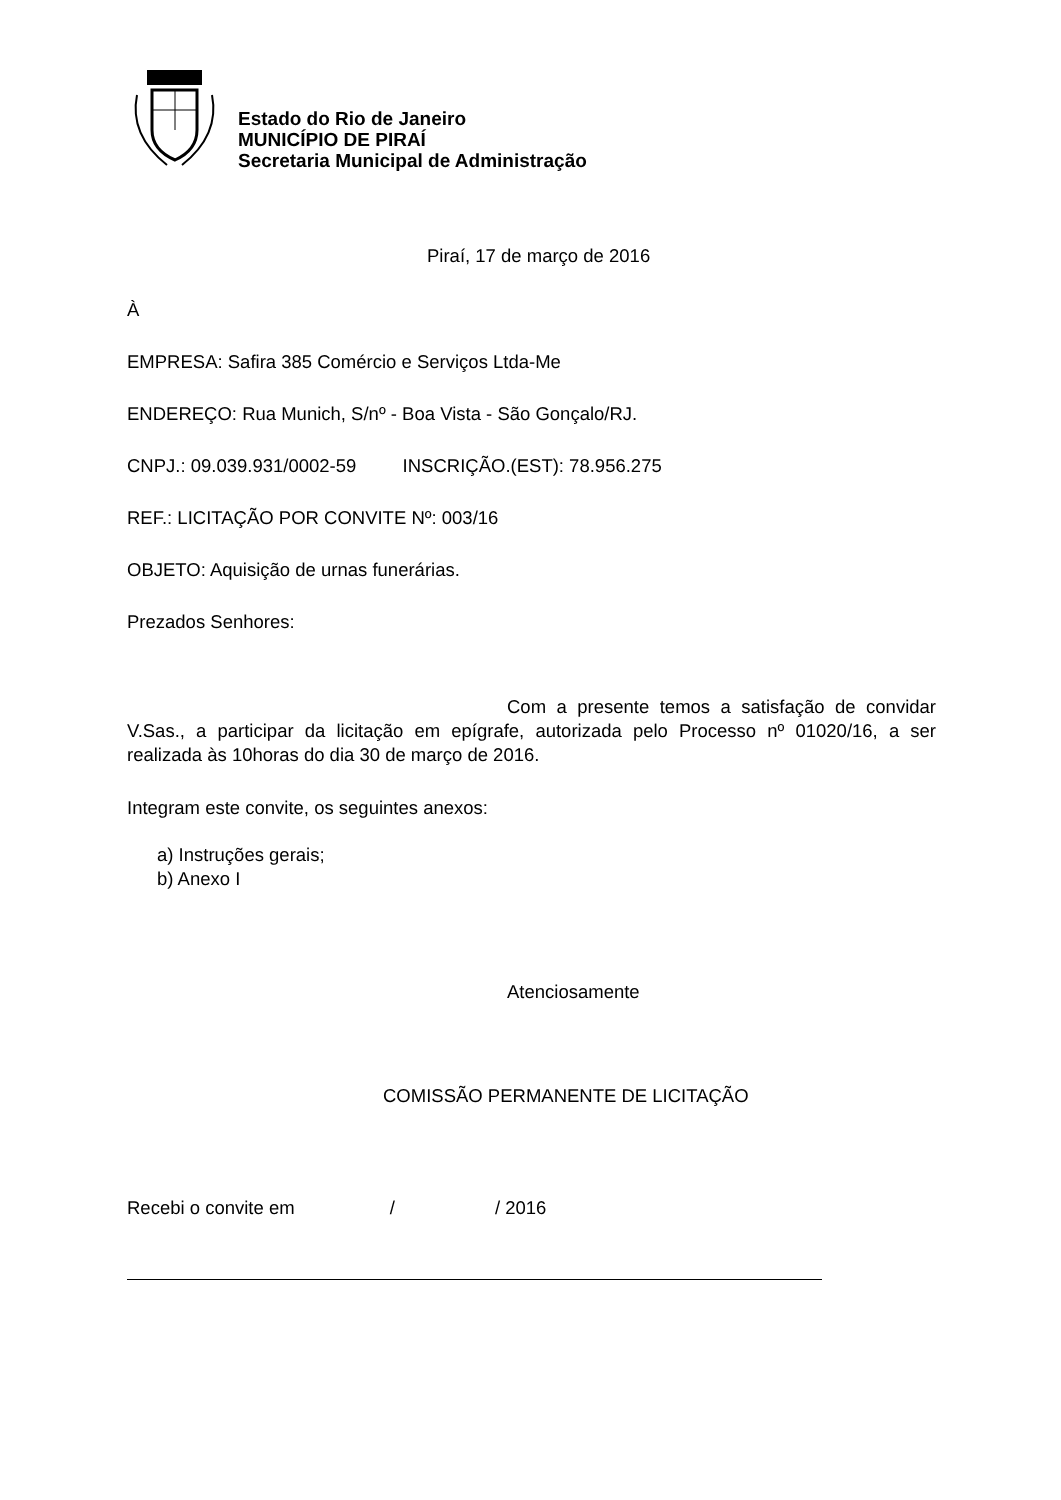Estado do Rio de Janeiro
MUNICÍPIO DE PIRAÍ
Secretaria Municipal de Administração
Piraí, 17 de março de 2016
À
EMPRESA: Safira 385 Comércio e Serviços Ltda-Me
ENDEREÇO: Rua Munich, S/nº - Boa Vista - São Gonçalo/RJ.
CNPJ.: 09.039.931/0002-59 INSCRIÇÃO.(EST): 78.956.275
REF.: LICITAÇÃO POR CONVITE Nº: 003/16
OBJETO: Aquisição de urnas funerárias.
Prezados Senhores:
Com a presente temos a satisfação de convidar V.Sas., a participar da licitação em epígrafe, autorizada pelo Processo nº 01020/16, a ser realizada às 10horas do dia 30 de março de 2016.
Integram este convite, os seguintes anexos:
a) Instruções gerais;
b) Anexo I
Atenciosamente
COMISSÃO PERMANENTE DE LICITAÇÃO
Recebi o convite em / / 2016